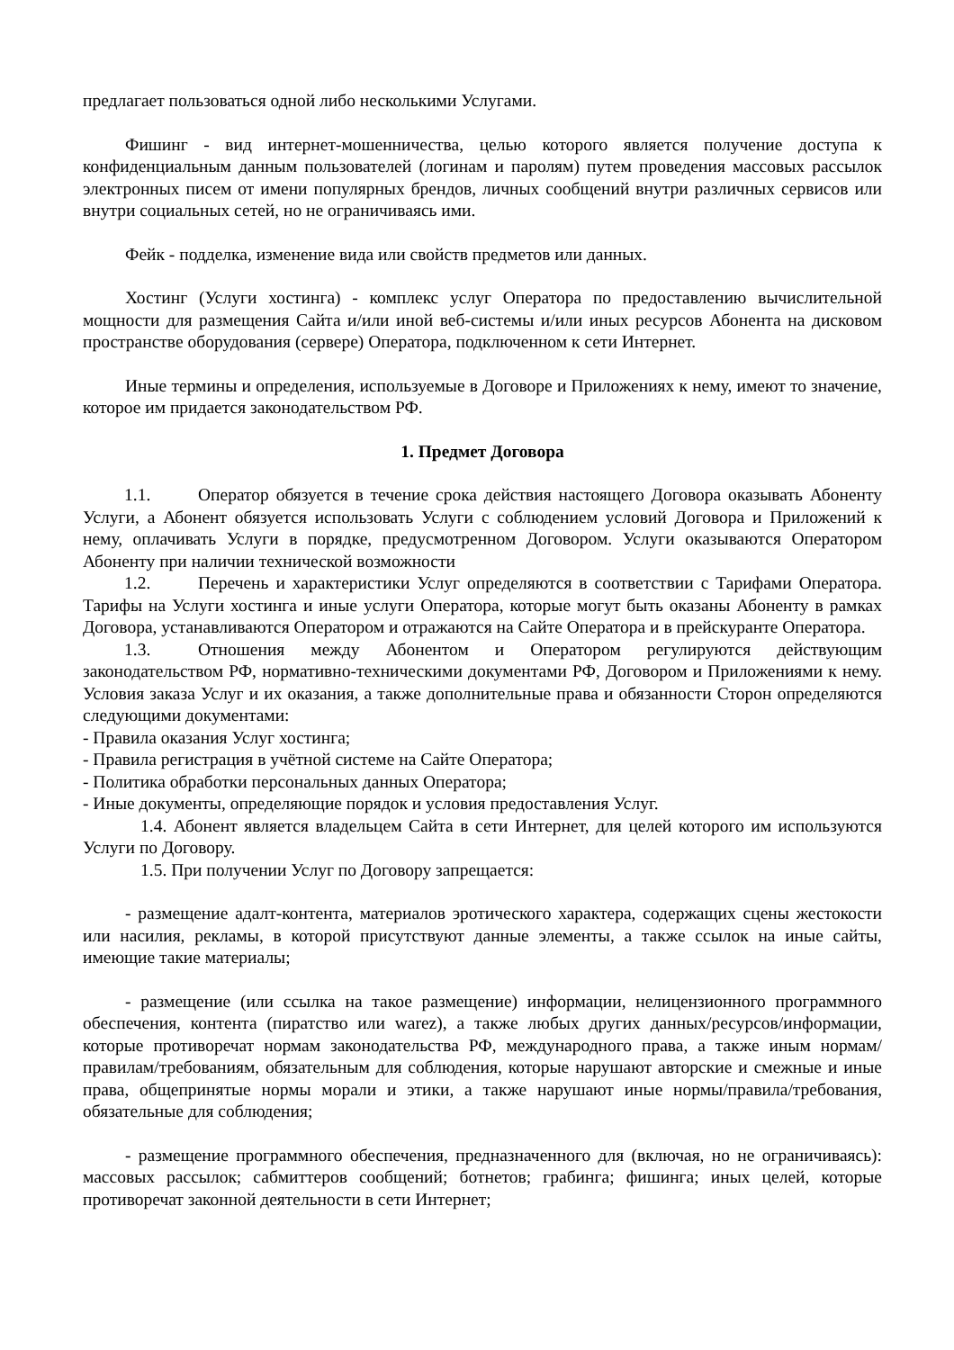предлагает пользоваться одной либо несколькими Услугами.
Фишинг - вид интернет-мошенничества, целью которого является получение доступа к конфиденциальным данным пользователей (логинам и паролям) путем проведения массовых рассылок электронных писем от имени популярных брендов, личных сообщений внутри различных сервисов или внутри социальных сетей, но не ограничиваясь ими.
Фейк - подделка, изменение вида или свойств предметов или данных.
Хостинг (Услуги хостинга) - комплекс услуг Оператора по предоставлению вычислительной мощности для размещения Сайта и/или иной веб-системы и/или иных ресурсов Абонента на дисковом пространстве оборудования (сервере) Оператора, подключенном к сети Интернет.
Иные термины и определения, используемые в Договоре и Приложениях к нему, имеют то значение, которое им придается законодательством РФ.
1. Предмет Договора
1.1. Оператор обязуется в течение срока действия настоящего Договора оказывать Абоненту Услуги, а Абонент обязуется использовать Услуги с соблюдением условий Договора и Приложений к нему, оплачивать Услуги в порядке, предусмотренном Договором. Услуги оказываются Оператором Абоненту при наличии технической возможности
1.2. Перечень и характеристики Услуг определяются в соответствии с Тарифами Оператора. Тарифы на Услуги хостинга и иные услуги Оператора, которые могут быть оказаны Абоненту в рамках Договора, устанавливаются Оператором и отражаются на Сайте Оператора и в прейскуранте Оператора.
1.3. Отношения между Абонентом и Оператором регулируются действующим законодательством РФ, нормативно-техническими документами РФ, Договором и Приложениями к нему. Условия заказа Услуг и их оказания, а также дополнительные права и обязанности Сторон определяются следующими документами:
- Правила оказания Услуг хостинга;
- Правила регистрация в учётной системе на Сайте Оператора;
- Политика обработки персональных данных Оператора;
- Иные документы, определяющие порядок и условия предоставления Услуг.
1.4. Абонент является владельцем Сайта в сети Интернет, для целей которого им используются Услуги по Договору.
1.5. При получении Услуг по Договору запрещается:
- размещение адалт-контента, материалов эротического характера, содержащих сцены жестокости или насилия, рекламы, в которой присутствуют данные элементы, а также ссылок на иные сайты, имеющие такие материалы;
- размещение (или ссылка на такое размещение) информации, нелицензионного программного обеспечения, контента (пиратство или warez), а также любых других данных/ресурсов/информации, которые противоречат нормам законодательства РФ, международного права, а также иным нормам/правилам/требованиям, обязательным для соблюдения, которые нарушают авторские и смежные и иные права, общепринятые нормы морали и этики, а также нарушают иные нормы/правила/требования, обязательные для соблюдения;
- размещение программного обеспечения, предназначенного для (включая, но не ограничиваясь): массовых рассылок; сабмиттеров сообщений; ботнетов; грабинга; фишинга; иных целей, которые противоречат законной деятельности в сети Интернет;